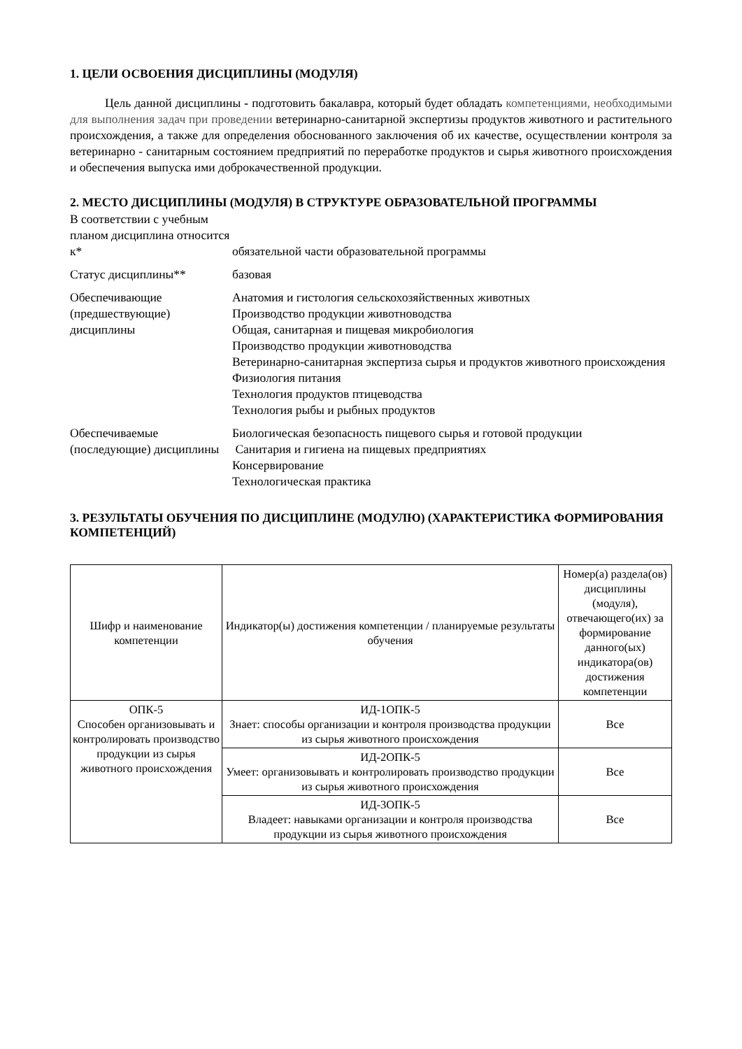1. ЦЕЛИ ОСВОЕНИЯ ДИСЦИПЛИНЫ (МОДУЛЯ)
Цель данной дисциплины - подготовить бакалавра, который будет обладать компетенциями, необходимыми для выполнения задач при проведении ветеринарно-санитарной экспертизы продуктов животного и растительного происхождения, а также для определения обоснованного заключения об их качестве, осуществлении контроля за ветеринарно - санитарным состоянием предприятий по переработке продуктов и сырья животного происхождения и обеспечения выпуска ими доброкачественной продукции.
2. МЕСТО ДИСЦИПЛИНЫ (МОДУЛЯ) В СТРУКТУРЕ ОБРАЗОВАТЕЛЬНОЙ ПРОГРАММЫ
В соответствии с учебным планом дисциплина относится к*
обязательной части образовательной программы
Статус дисциплины**
базовая
Обеспечивающие (предшествующие) дисциплины
Анатомия и гистология сельскохозяйственных животных
Производство продукции животноводства
Общая, санитарная и пищевая микробиология
Производство продукции животноводства
Ветеринарно-санитарная экспертиза сырья и продуктов животного происхождения
Физиология питания
Технология продуктов птицеводства
Технология рыбы и рыбных продуктов
Обеспечиваемые (последующие) дисциплины
Биологическая безопасность пищевого сырья и готовой продукции
Санитария и гигиена на пищевых предприятиях
Консервирование
Технологическая практика
3. РЕЗУЛЬТАТЫ ОБУЧЕНИЯ ПО ДИСЦИПЛИНЕ (МОДУЛЮ) (ХАРАКТЕРИСТИКА ФОРМИРОВАНИЯ КОМПЕТЕНЦИЙ)
| Шифр и наименование компетенции | Индикатор(ы) достижения компетенции / планируемые результаты обучения | Номер(а) раздела(ов) дисциплины (модуля), отвечающего(их) за формирование данного(ых) индикатора(ов) достижения компетенции |
| ОПК-5 Способен организовывать и контролировать производство продукции из сырья животного происхождения | ИД-1ОПК-5 Знает: способы организации и контроля производства продукции из сырья животного происхождения | Все |
| | ИД-2ОПК-5 Умеет: организовывать и контролировать производство продукции из сырья животного происхождения | Все |
| | ИД-3ОПК-5 Владеет: навыками организации и контроля производства продукции из сырья животного происхождения | Все |